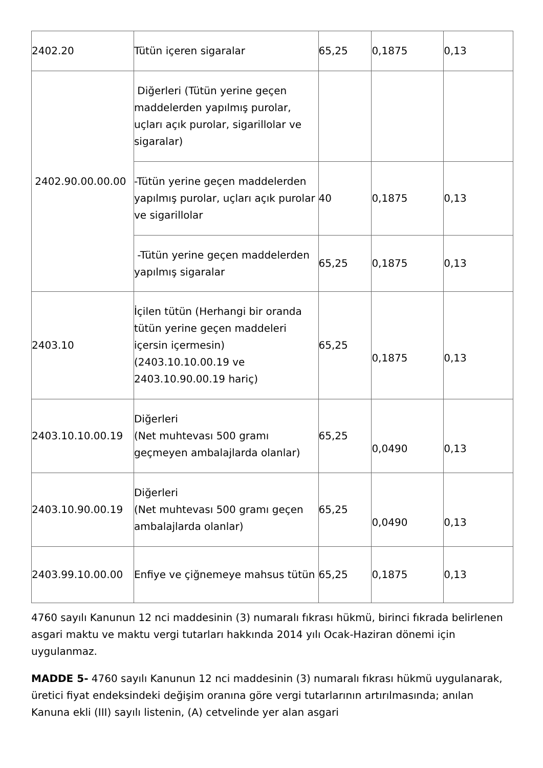| 2402.20 | Tütün içeren sigaralar | 65,25 | 0,1875 | 0,13 |
| 2402.90.00.00.00 | Diğerleri (Tütün yerine geçen maddelerden yapılmış purolar, uçları açık purolar, sigarillolar ve sigaralar) | | | |
| | -Tütün yerine geçen maddelerden yapılmış purolar, uçları açık purolar ve sigarillolar | 40 | 0,1875 | 0,13 |
| | -Tütün yerine geçen maddelerden yapılmış sigaralar | 65,25 | 0,1875 | 0,13 |
| 2403.10 | İçilen tütün (Herhangi bir oranda tütün yerine geçen maddeleri içersin içermesin) (2403.10.10.00.19 ve 2403.10.90.00.19 hariç) | 65,25 | 0,1875 | 0,13 |
| 2403.10.10.00.19 | Diğerleri (Net muhtevası 500 gramı geçmeyen ambalajlarda olanlar) | 65,25 | 0,0490 | 0,13 |
| 2403.10.90.00.19 | Diğerleri (Net muhtevası 500 gramı geçen ambalajlarda olanlar) | 65,25 | 0,0490 | 0,13 |
| 2403.99.10.00.00 | Enfiye ve çiğnemeye mahsus tütün | 65,25 | 0,1875 | 0,13 |
4760 sayılı Kanunun 12 nci maddesinin (3) numaralı fıkrası hükmü, birinci fıkrada belirlenen asgari maktu ve maktu vergi tutarları hakkında 2014 yılı Ocak-Haziran dönemi için uygulanmaz.
MADDE 5- 4760 sayılı Kanunun 12 nci maddesinin (3) numaralı fıkrası hükmü uygulanarak, üretici fiyat endeksindeki değişim oranına göre vergi tutarlarının artırılmasında; anılan Kanuna ekli (III) sayılı listenin, (A) cetvelinde yer alan asgari